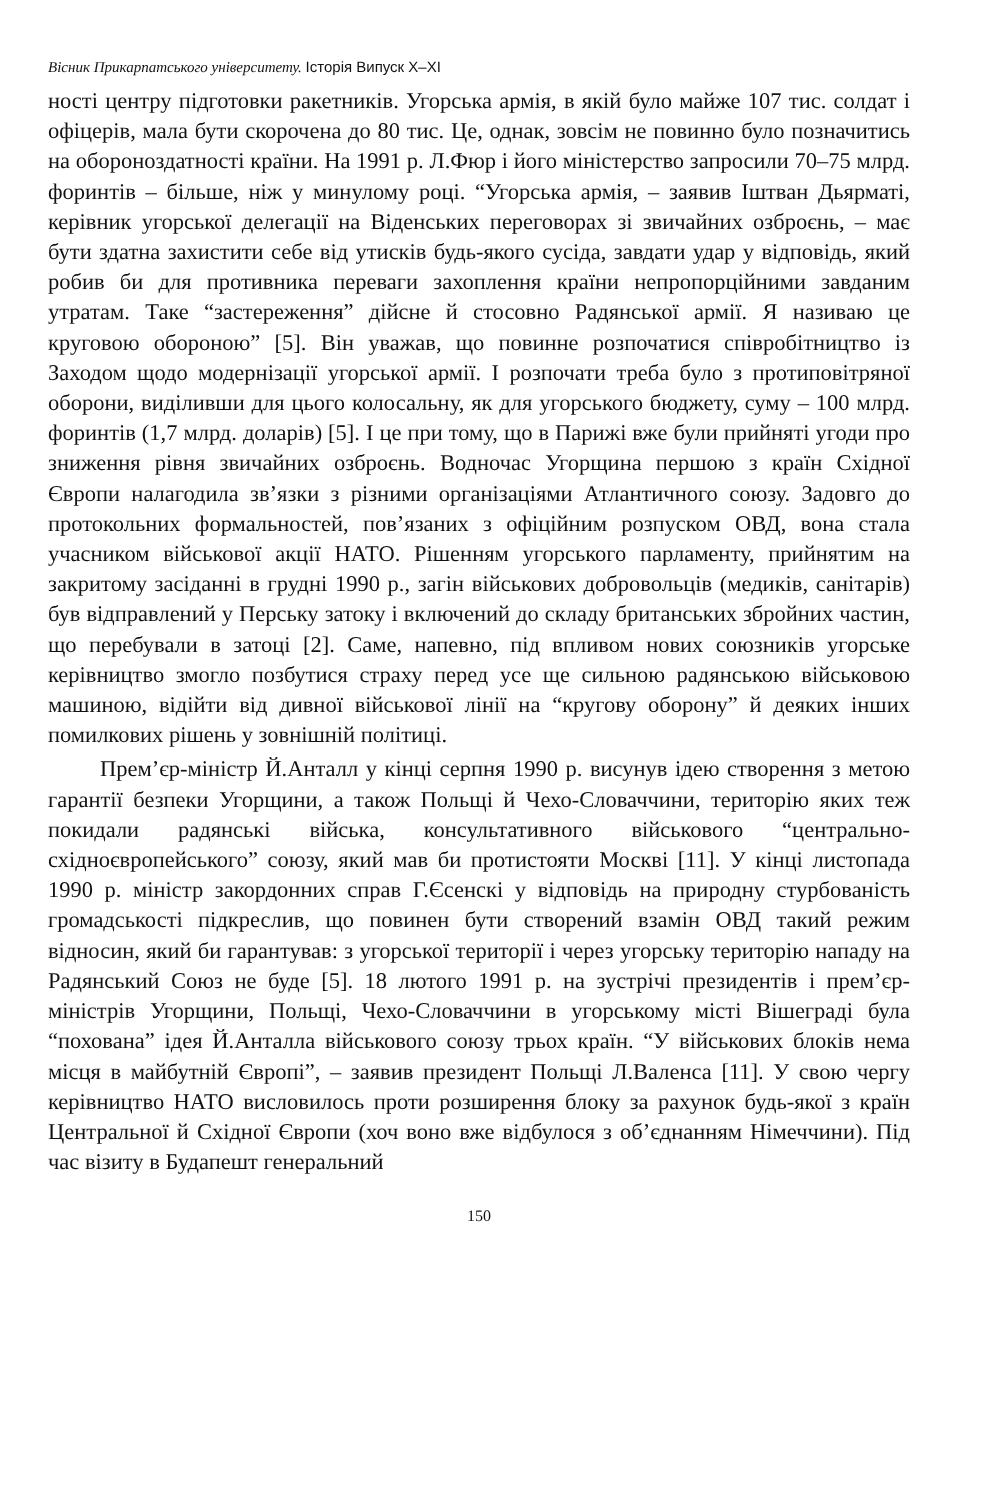Вісник Прикарпатського університету. Історія Випуск X–XI
ності центру підготовки ракетників. Угорська армія, в якій було майже 107 тис. солдат і офіцерів, мала бути скорочена до 80 тис. Це, однак, зовсім не повинно було позначитись на обороноздатності країни. На 1991 р. Л.Фюр і його міністерство запросили 70–75 млрд. форинтів – більше, ніж у минулому році. “Угорська армія, – заявив Іштван Дьярматі, керівник угорської делегації на Віденських переговорах зі звичайних озброєнь, – має бути здатна захистити себе від утисків будь-якого сусіда, завдати удар у відповідь, який робив би для противника переваги захоплення країни непропорційними завданим утратам. Таке “застереження” дійсне й стосовно Радянської армії. Я називаю це круговою обороною” [5]. Він уважав, що повинне розпочатися співробітництво із Заходом щодо модернізації угорської армії. І розпочати треба було з протиповітряної оборони, виділивши для цього колосальну, як для угорського бюджету, суму – 100 млрд. форинтів (1,7 млрд. доларів) [5]. І це при тому, що в Парижі вже були прийняті угоди про зниження рівня звичайних озброєнь. Водночас Угорщина першою з країн Східної Європи налагодила зв’язки з різними організаціями Атлантичного союзу. Задовго до протокольних формальностей, пов’язаних з офіційним розпуском ОВД, вона стала учасником військової акції НАТО. Рішенням угорського парламенту, прийнятим на закритому засіданні в грудні 1990 р., загін військових добровольців (медиків, санітарів) був відправлений у Перську затоку і включений до складу британських збройних частин, що перебували в затоці [2]. Саме, напевно, під впливом нових союзників угорське керівництво змогло позбутися страху перед усе ще сильною радянською військовою машиною, відійти від дивної військової лінії на “кругову оборону” й деяких інших помилкових рішень у зовнішній політиці.
Прем’єр-міністр Й.Анталл у кінці серпня 1990 р. висунув ідею створення з метою гарантії безпеки Угорщини, а також Польщі й Чехо-Словаччини, територію яких теж покидали радянські війська, консультативного військового “центрально-східноєвропейського” союзу, який мав би протистояти Москві [11]. У кінці листопада 1990 р. міністр закордонних справ Г.Єсенскі у відповідь на природну стурбованість громадськості підкреслив, що повинен бути створений взамін ОВД такий режим відносин, який би гарантував: з угорської території і через угорську територію нападу на Радянський Союз не буде [5]. 18 лютого 1991 р. на зустрічі президентів і прем’єр-міністрів Угорщини, Польщі, Чехо-Словаччини в угорському місті Вішеграді була “похована” ідея Й.Анталла військового союзу трьох країн. “У військових блоків нема місця в майбутній Європі”, – заявив президент Польщі Л.Валенса [11]. У свою чергу керівництво НАТО висловилось проти розширення блоку за рахунок будь-якої з країн Центральної й Східної Європи (хоч воно вже відбулося з об’єднанням Німеччини). Під час візиту в Будапешт генеральний
150